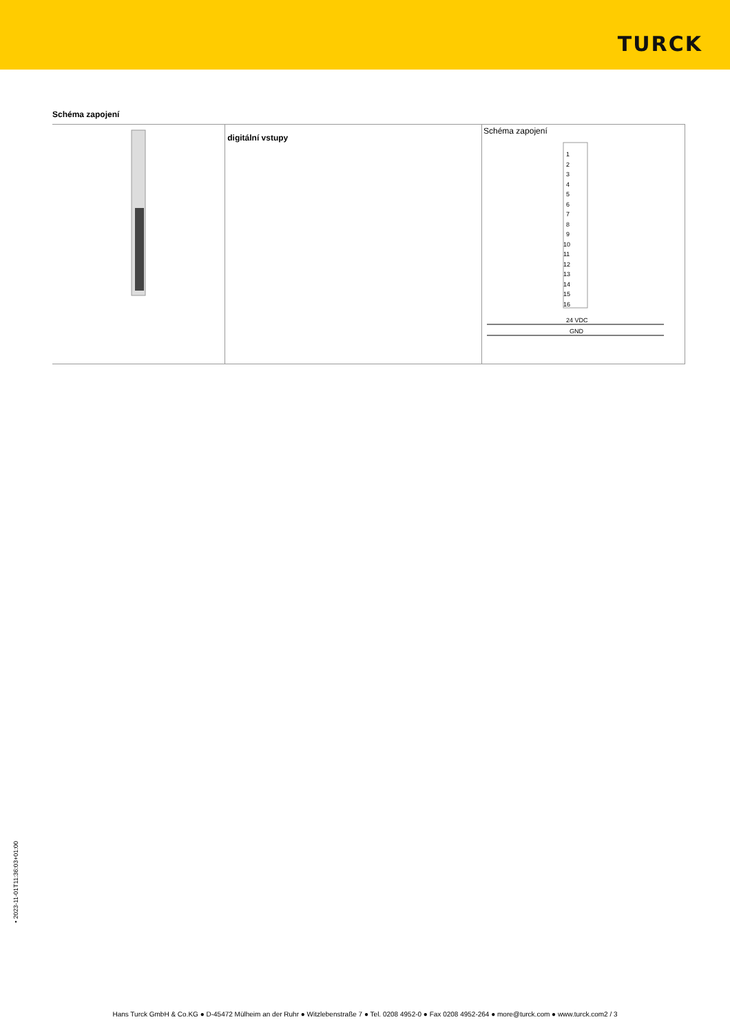TURCK
Schéma zapojení
| | digitální vstupy | Schéma zapojení 1 3 5 7 9 11 13 15 2 4 6 8 10 12 14 16 24 VDC GND |
• 2023-11-01T11:36:03+01:00
Hans Turck GmbH & Co.KG ● D-45472 Mülheim an der Ruhr ● Witzlebenstraße 7 ● Tel. 0208 4952-0 ● Fax 0208 4952-264 ● more@turck.com ● www.turck.com2 / 3